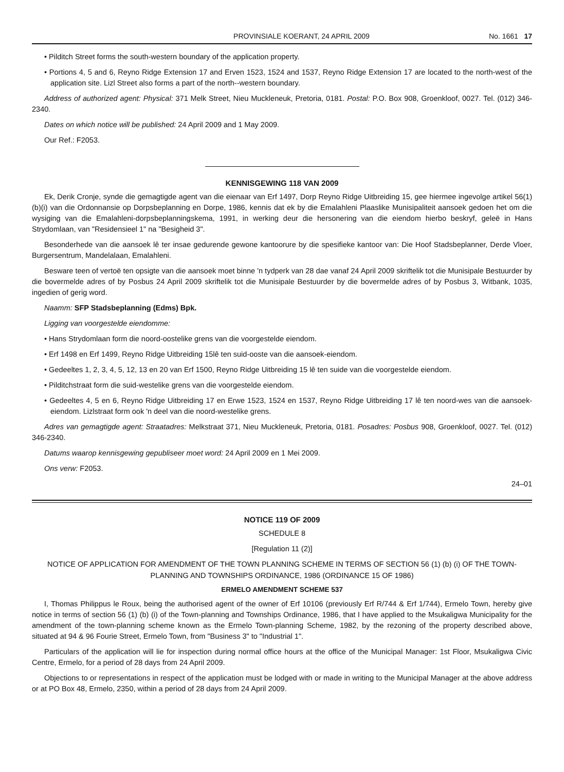PROVINSIALE KOERANT, 24 APRIL 2009 No. 1661 17
• Pilditch Street forms the south-western boundary of the application property.
• Portions 4, 5 and 6, Reyno Ridge Extension 17 and Erven 1523, 1524 and 1537, Reyno Ridge Extension 17 are located to the north-west of the application site. Lizl Street also forms a part of the north--western boundary.
Address of authorized agent: Physical: 371 Melk Street, Nieu Muckleneuk, Pretoria, 0181. Postal: P.O. Box 908, Groenkloof, 0027. Tel. (012) 346-2340.
Dates on which notice will be published: 24 April 2009 and 1 May 2009.
Our Ref.: F2053.
KENNISGEWING 118 VAN 2009
Ek, Derik Cronje, synde die gemagtigde agent van die eienaar van Erf 1497, Dorp Reyno Ridge Uitbreiding 15, gee hiermee ingevolge artikel 56(1)(b)(i) van die Ordonnansie op Dorpsbeplanning en Dorpe, 1986, kennis dat ek by die Emalahleni Plaaslike Munisipaliteit aansoek gedoen het om die wysiging van die Emalahleni-dorpsbeplanningskema, 1991, in werking deur die hersonering van die eiendom hierbo beskryf, geleë in Hans Strydomlaan, van "Residensieel 1" na "Besigheid 3".
Besonderhede van die aansoek lê ter insae gedurende gewone kantoorure by die spesifieke kantoor van: Die Hoof Stadsbeplanner, Derde Vloer, Burgersentrum, Mandelalaan, Emalahleni.
Besware teen of vertoë ten opsigte van die aansoek moet binne 'n tydperk van 28 dae vanaf 24 April 2009 skriftelik tot die Munisipale Bestuurder by die bovermelde adres of by Posbus 24 April 2009 skriftelik tot die Munisipale Bestuurder by die bovermelde adres of by Posbus 3, Witbank, 1035, ingedien of gerig word.
Naamm: SFP Stadsbeplanning (Edms) Bpk.
Ligging van voorgestelde eiendomme:
• Hans Strydomlaan form die noord-oostelike grens van die voorgestelde eiendom.
• Erf 1498 en Erf 1499, Reyno Ridge Uitbreiding 15lê ten suid-ooste van die aansoek-eiendom.
• Gedeeltes 1, 2, 3, 4, 5, 12, 13 en 20 van Erf 1500, Reyno Ridge Uitbreiding 15 lê ten suide van die voorgestelde eiendom.
• Pilditchstraat form die suid-westelike grens van die voorgestelde eiendom.
• Gedeeltes 4, 5 en 6, Reyno Ridge Uitbreiding 17 en Erwe 1523, 1524 en 1537, Reyno Ridge Uitbreiding 17 lê ten noord-wes van die aansoek-eiendom. Lizlstraat form ook 'n deel van die noord-westelike grens.
Adres van gemagtigde agent: Straatadres: Melkstraat 371, Nieu Muckleneuk, Pretoria, 0181. Posadres: Posbus 908, Groenkloof, 0027. Tel. (012) 346-2340.
Datums waarop kennisgewing gepubliseer moet word: 24 April 2009 en 1 Mei 2009.
Ons verw: F2053.
24–01
NOTICE 119 OF 2009
SCHEDULE 8
[Regulation 11 (2)]
NOTICE OF APPLICATION FOR AMENDMENT OF THE TOWN PLANNING SCHEME IN TERMS OF SECTION 56 (1) (b) (i) OF THE TOWN-PLANNING AND TOWNSHIPS ORDINANCE, 1986 (ORDINANCE 15 OF 1986)
ERMELO AMENDMENT SCHEME 537
I, Thomas Philippus le Roux, being the authorised agent of the owner of Erf 10106 (previously Erf R/744 & Erf 1/744), Ermelo Town, hereby give notice in terms of section 56 (1) (b) (i) of the Town-planning and Townships Ordinance, 1986, that I have applied to the Msukaligwa Municipality for the amendment of the town-planning scheme known as the Ermelo Town-planning Scheme, 1982, by the rezoning of the property described above, situated at 94 & 96 Fourie Street, Ermelo Town, from "Business 3" to "Industrial 1".
Particulars of the application will lie for inspection during normal office hours at the office of the Municipal Manager: 1st Floor, Msukaligwa Civic Centre, Ermelo, for a period of 28 days from 24 April 2009.
Objections to or representations in respect of the application must be lodged with or made in writing to the Municipal Manager at the above address or at PO Box 48, Ermelo, 2350, within a period of 28 days from 24 April 2009.